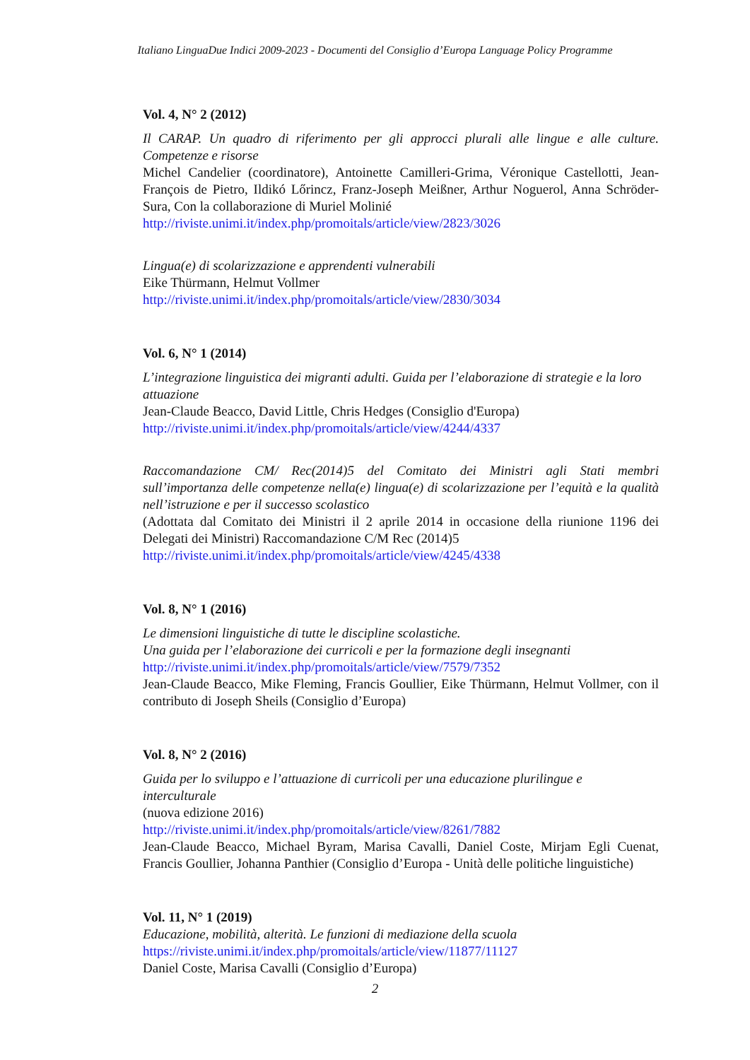Italiano LinguaDue Indici 2009-2023 - Documenti del Consiglio d’Europa Language Policy Programme
Vol. 4, N° 2 (2012)
Il CARAP. Un quadro di riferimento per gli approcci plurali alle lingue e alle culture. Competenze e risorse
Michel Candelier (coordinatore), Antoinette Camilleri-Grima, Véronique Castellotti, Jean-François de Pietro, Ildikó Lőrincz, Franz-Joseph Meißner, Arthur Noguerol, Anna Schröder-Sura, Con la collaborazione di Muriel Molinié
http://riviste.unimi.it/index.php/promoitals/article/view/2823/3026
Lingua(e) di scolarizzazione e apprendenti vulnerabili
Eike Thürmann, Helmut Vollmer
http://riviste.unimi.it/index.php/promoitals/article/view/2830/3034
Vol. 6, N° 1 (2014)
L’integrazione linguistica dei migranti adulti. Guida per l’elaborazione di strategie e la loro attuazione
Jean-Claude Beacco, David Little, Chris Hedges (Consiglio d'Europa)
http://riviste.unimi.it/index.php/promoitals/article/view/4244/4337
Raccomandazione CM/ Rec(2014)5 del Comitato dei Ministri agli Stati membri sull’importanza delle competenze nella(e) lingua(e) di scolarizzazione per l’equità e la qualità nell’istruzione e per il successo scolastico
(Adottata dal Comitato dei Ministri il 2 aprile 2014 in occasione della riunione 1196 dei Delegati dei Ministri) Raccomandazione C/M Rec (2014)5
http://riviste.unimi.it/index.php/promoitals/article/view/4245/4338
Vol. 8, N° 1 (2016)
Le dimensioni linguistiche di tutte le discipline scolastiche.
Una guida per l’elaborazione dei curricoli e per la formazione degli insegnanti
http://riviste.unimi.it/index.php/promoitals/article/view/7579/7352
Jean-Claude Beacco, Mike Fleming, Francis Goullier, Eike Thürmann, Helmut Vollmer, con il contributo di Joseph Sheils (Consiglio d’Europa)
Vol. 8, N° 2 (2016)
Guida per lo sviluppo e l’attuazione di curricoli per una educazione plurilingue e interculturale
(nuova edizione 2016)
http://riviste.unimi.it/index.php/promoitals/article/view/8261/7882
Jean-Claude Beacco, Michael Byram, Marisa Cavalli, Daniel Coste, Mirjam Egli Cuenat, Francis Goullier, Johanna Panthier (Consiglio d’Europa - Unità delle politiche linguistiche)
Vol. 11, N° 1 (2019)
Educazione, mobilità, alterità. Le funzioni di mediazione della scuola
https://riviste.unimi.it/index.php/promoitals/article/view/11877/11127
Daniel Coste, Marisa Cavalli (Consiglio d’Europa)
2